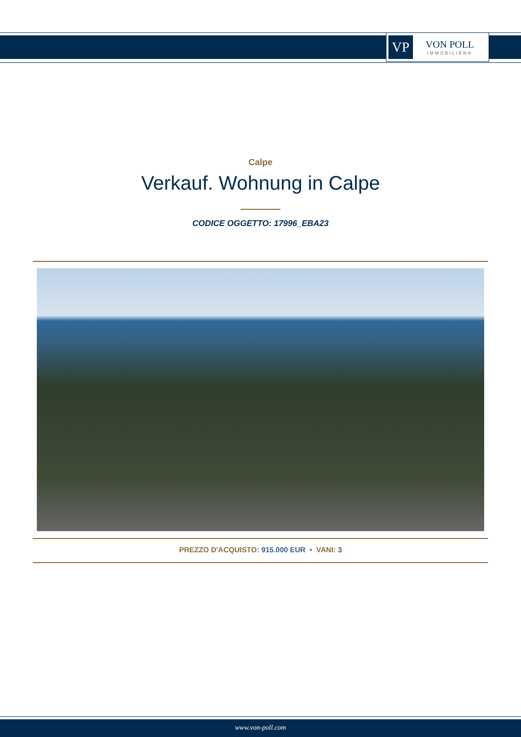VP
VON POLL
IMMOBILIEN®
Calpe
Verkauf. Wohnung in Calpe
CODICE OGGETTO: 17996_EBA23
PREZZO D'ACQUISTO: 915.000 EUR • VANI: 3
www.von-poll.com